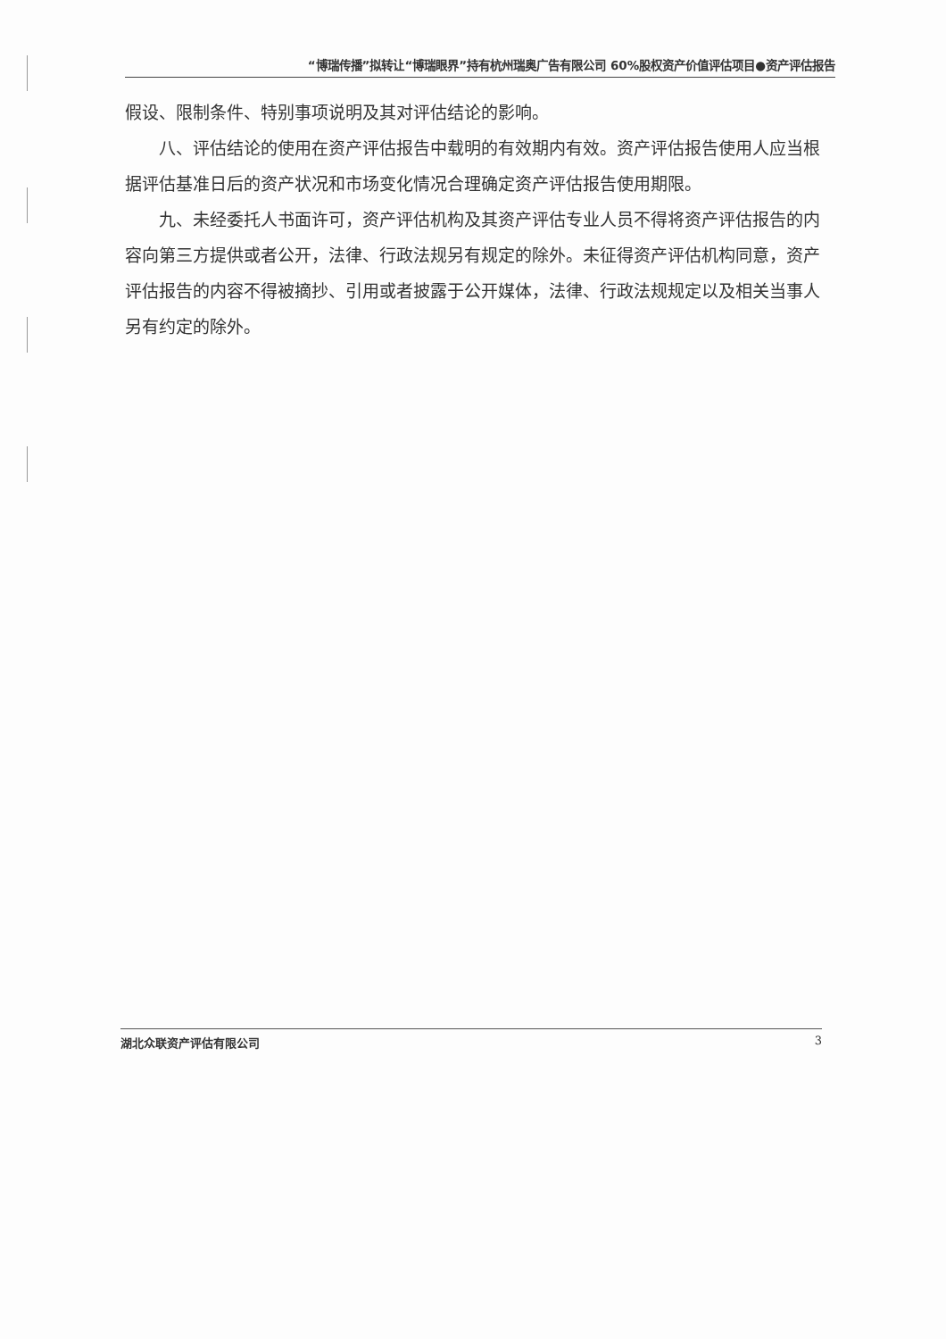“博瑞传播”拟转让“博瑞眼界”持有杭州瑞奥广告有限公司 60%股权资产价值评估项目●资产评估报告
假设、限制条件、特别事项说明及其对评估结论的影响。
八、评估结论的使用在资产评估报告中载明的有效期内有效。资产评估报告使用人应当根据评估基准日后的资产状况和市场变化情况合理确定资产评估报告使用期限。
九、未经委托人书面许可，资产评估机构及其资产评估专业人员不得将资产评估报告的内容向第三方提供或者公开，法律、行政法规另有规定的除外。未征得资产评估机构同意，资产评估报告的内容不得被摘抄、引用或者披露于公开媒体，法律、行政法规规定以及相关当事人另有约定的除外。
湖北众联资产评估有限公司 3